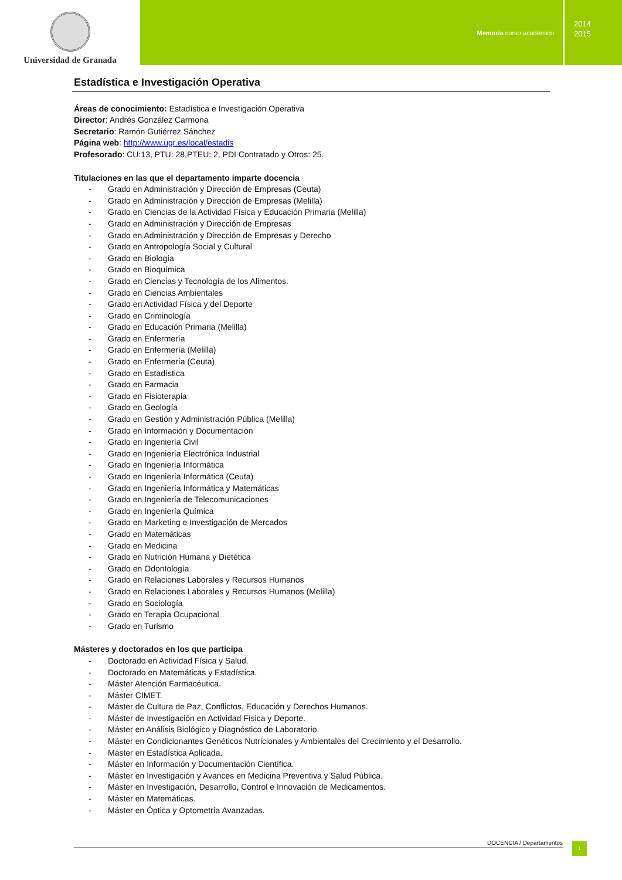Universidad de Granada
Memoria curso académico
2014
2015
Estadística e Investigación Operativa
Áreas de conocimiento: Estadística e Investigación Operativa
Director: Andrés González Carmona
Secretario: Ramón Gutiérrez Sánchez
Página web: http://www.ugr.es/local/estadis
Profesorado: CU:13, PTU: 28,PTEU: 2, PDI Contratado y Otros: 25.
Titulaciones en las que el departamento imparte docencia
- Grado en Administración y Dirección de Empresas (Ceuta)
- Grado en Administración y Dirección de Empresas (Melilla)
- Grado en Ciencias de la Actividad Física y Educación Primaria (Melilla)
- Grado en Administración y Dirección de Empresas
- Grado en Administración y Dirección de Empresas y Derecho
- Grado en Antropología Social y Cultural
- Grado en Biología
- Grado en Bioquímica
- Grado en Ciencias y Tecnología de los Alimentos.
- Grado en Ciencias Ambientales
- Grado en Actividad Física y del Deporte
- Grado en Criminología
- Grado en Educación Primaria (Melilla)
- Grado en Enfermería
- Grado en Enfermería (Melilla)
- Grado en Enfermería (Ceuta)
- Grado en Estadística
- Grado en Farmacia
- Grado en Fisioterapia
- Grado en Geología
- Grado en Gestión y Administración Pública (Melilla)
- Grado en Información y Documentación
- Grado en Ingeniería Civil
- Grado en Ingeniería Electrónica Industrial
- Grado en Ingeniería Informática
- Grado en Ingeniería Informática (Ceuta)
- Grado en Ingeniería Informática y Matemáticas
- Grado en Ingeniería de Telecomunicaciones
- Grado en Ingeniería Química
- Grado en Marketing e Investigación de Mercados
- Grado en Matemáticas
- Grado en Medicina
- Grado en Nutrición Humana y Dietética
- Grado en Odontología
- Grado en Relaciones Laborales y Recursos Humanos
- Grado en Relaciones Laborales y Recursos Humanos (Melilla)
- Grado en Sociología
- Grado en Terapia Ocupacional
- Grado en Turismo
Másteres y doctorados en los que participa
- Doctorado en Actividad Física y Salud.
- Doctorado en Matemáticas y Estadística.
- Máster Atención Farmacéutica.
- Máster CIMET.
- Máster de Cultura de Paz, Conflictos, Educación y Derechos Humanos.
- Máster de Investigación en Actividad Física y Deporte.
- Máster en Análisis Biológico y Diagnóstico de Laboratorio.
- Máster en Condicionantes Genéticos Nutricionales y Ambientales del Crecimiento y el Desarrollo.
- Máster en Estadística Aplicada.
- Máster en Información y Documentación Científica.
- Máster en Investigación y Avances en Medicina Preventiva y Salud Pública.
- Máster en Investigación, Desarrollo, Control e Innovación de Medicamentos.
- Máster en Matemáticas.
- Máster en Óptica y Optometría Avanzadas.
DOCENCIA / Departamentos 1